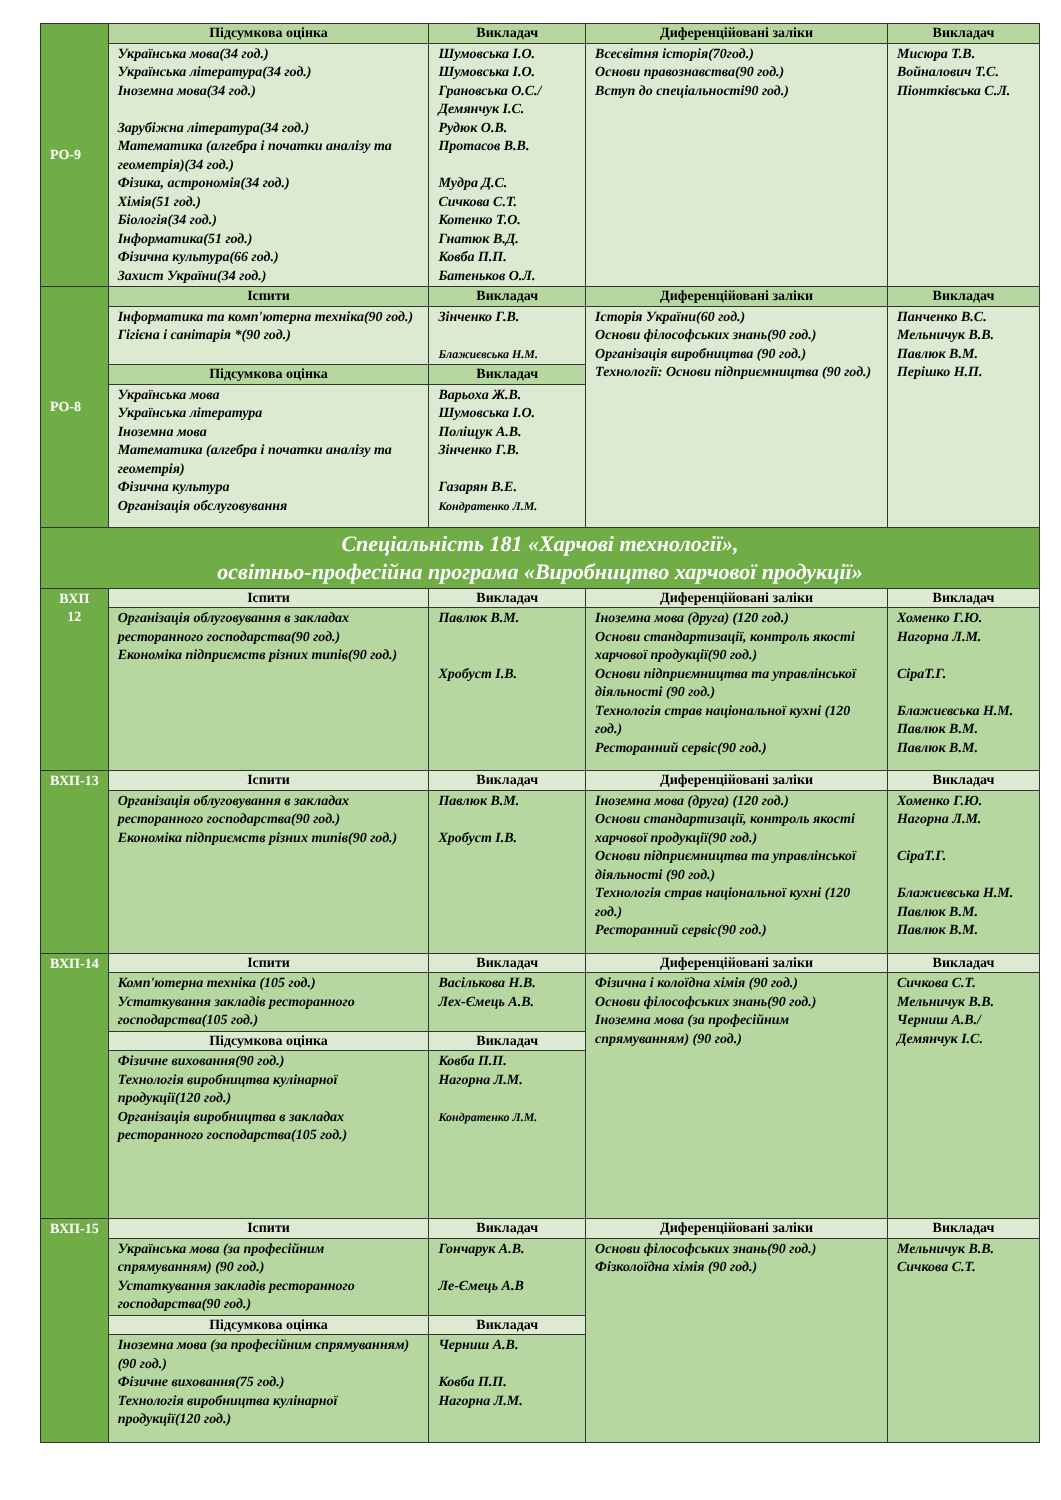| РО-9 | Підсумкова оцінка | Викладач | Диференційовані заліки | Викладач |
| | Українська мова(34 год.) Українська література(34 год.) Іноземна мова(34 год.) Зарубіжна література(34 год.) Математика (алгебра і початки аналізу та геометрія)(34 год.) Фізика, астрономія(34 год.) Хімія(51 год.) Біологія(34 год.) Інформатика(51 год.) Фізична культура(66 год.) Захист України(34 год.) | Шумовська І.О. Шумовська І.О. Грановська О.С./ Демянчук І.С. Рудюк О.В. Протасов В.В. Мудра Д.С. Сичкова С.Т. Котенко Т.О. Гнатюк В.Д. Ковба П.П. Батеньков О.Л. | Всесвітня історія(70год.) Основи правознавства(90 год.) Вступ до спеціальності90 год.) | Мисюра Т.В. Войналович Т.С. Піонтківська С.Л. |
| РО-8 | Іспити | Викладач | Диференційовані заліки | Викладач |
| | Інформатика та комп'ютерна техніка(90 год.) Гігієна і санітарія *(90 год.) | Зінченко Г.В. Блажиєвська Н.М. | Історія України(60 год.) Основи філософських знань(90 год.) Організація виробництва (90 год.) Технології: Основи підприємництва (90 год.) | Панченко В.С. Мельничук В.В. Павлюк В.М. Перішко Н.П. |
| | Підсумкова оцінка | Викладач | | |
| | Українська мова Українська література Іноземна мова Математика (алгебра і початки аналізу та геометрія) Фізична культура Організація обслуговування | Варьоха Ж.В. Шумовська І.О. Поліщук А.В. Зінченко Г.В. Газарян В.Е. Кондратенко Л.М. | | |
| Спеціальність 181 «Харчові технології», освітньо-професійна програма «Виробництво харчової продукції» | | | | |
| ВХП 12 | Іспити | Викладач | Диференційовані заліки | Викладач |
| | Організація облуговування в закладах ресторанного господарства(90 год.) Економіка підприємств різних типів(90 год.) | Павлюк В.М. Хробуст І.В. | Іноземна мова (друга) (120 год.) Основи стандартизації, контроль якості харчової продукції(90 год.) Основи підприємництва та управлінської діяльності (90 год.) Технологія страв національної кухні (120 год.) Ресторанний сервіс(90 год.) | Хоменко Г.Ю. Нагорна Л.М. СіраТ.Г. Блажиєвська Н.М. Павлюк В.М. Павлюк В.М. |
| ВХП-13 | Іспити | Викладач | Диференційовані заліки | Викладач |
| | Організація облуговування в закладах ресторанного господарства(90 год.) Економіка підприємств різних типів(90 год.) | Павлюк В.М. Хробуст І.В. | Іноземна мова (друга) (120 год.) Основи стандартизації, контроль якості харчової продукції(90 год.) Основи підприємництва та управлінської діяльності (90 год.) Технологія страв національної кухні (120 год.) Ресторанний сервіс(90 год.) | Хоменко Г.Ю. Нагорна Л.М. СіраТ.Г. Блажиєвська Н.М. Павлюк В.М. Павлюк В.М. |
| ВХП-14 | Іспити | Викладач | Диференційовані заліки | Викладач |
| | Комп'ютерна техніка (105 год.) Устаткування закладів ресторанного господарства(105 год.) | Васількова Н.В. Лех-Ємець А.В. | Фізична і колоїдна хімія (90 год.) Основи філософських знань(90 год.) Іноземна мова (за професійним спрямуванням) (90 год.) | Сичкова С.Т. Мельничук В.В. Черниш А.В./ Демянчук І.С. |
| | Підсумкова оцінка | Викладач | | |
| | Фізичне виховання(90 год.) Технологія виробництва кулінарної продукції(120 год.) Організація виробництва в закладах ресторанного господарства(105 год.) | Ковба П.П. Нагорна Л.М. Кондратенко Л.М. | | |
| ВХП-15 | Іспити | Викладач | Диференційовані заліки | Викладач |
| | Українська мова (за професійним спрямуванням) (90 год.) Устаткування закладів ресторанного господарства(90 год.) | Гончарук А.В. Ле-Ємець А.В | Основи філософських знань(90 год.) Фізколоїдна хімія (90 год.) | Мельничук В.В. Сичкова С.Т. |
| | Підсумкова оцінка | Викладач | | |
| | Іноземна мова (за професійним спрямуванням) (90 год.) Фізичне виховання(75 год.) Технологія виробництва кулінарної продукції(120 год.) | Черниш А.В. Ковба П.П. Нагорна Л.М. | | |